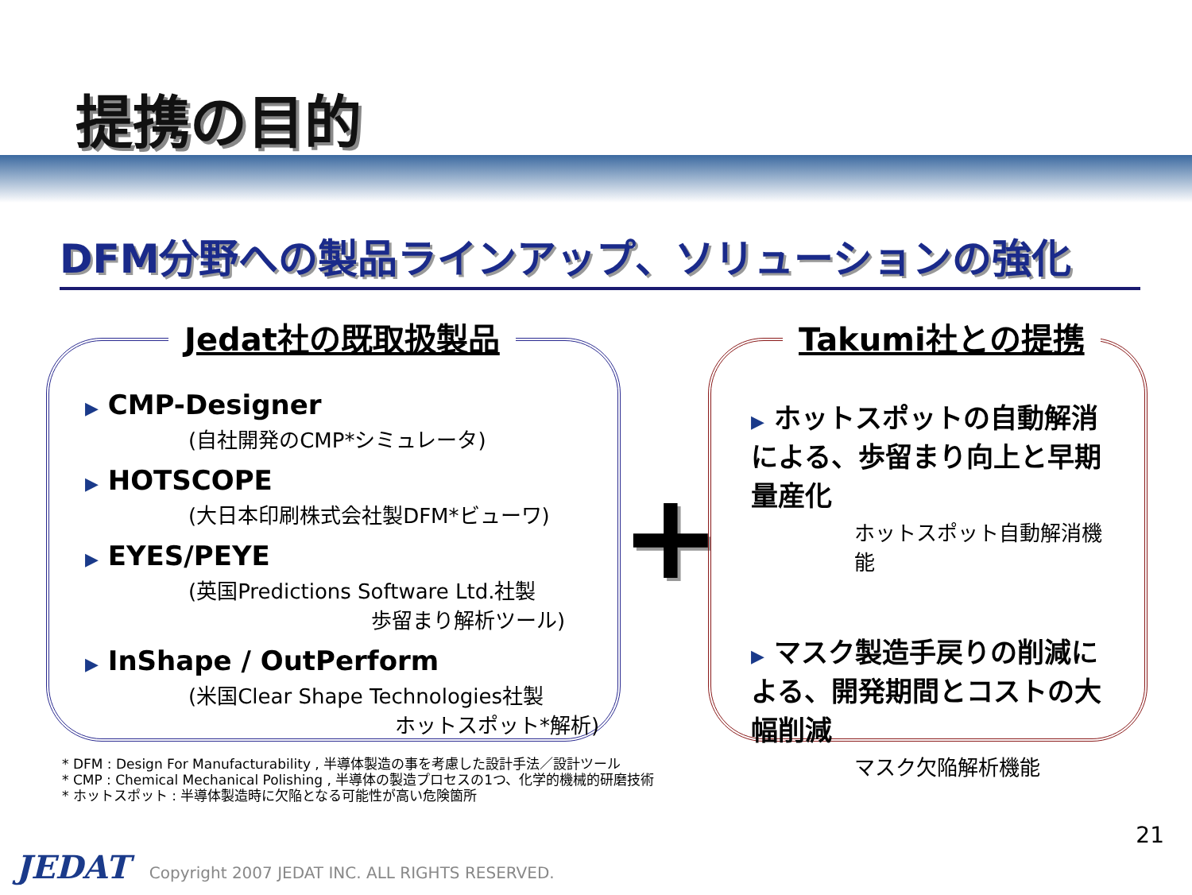提携の目的
DFM分野への製品ラインアップ、ソリューションの強化
Jedat社の既取扱製品
▶ CMP-Designer
(自社開発のCMP*シミュレータ)
▶ HOTSCOPE
(大日本印刷株式会社製DFM*ビューワ)
▶ EYES/PEYE
(英国Predictions Software Ltd.社製
歩留まり解析ツール)
▶ InShape / OutPerform
(米国Clear Shape Technologies社製
ホットスポット*解析)
+
Takumi社との提携
▶ ホットスポットの自動解消による、歩留まり向上と早期量産化
ホットスポット自動解消機能
▶ マスク製造手戻りの削減による、開発期間とコストの大幅削減
マスク欠陥解析機能
* DFM : Design For Manufacturability , 半導体製造の事を考慮した設計手法／設計ツール
* CMP : Chemical Mechanical Polishing , 半導体の製造プロセスの1つ、化学的機械的研磨技術
* ホットスポット : 半導体製造時に欠陥となる可能性が高い危険箇所
21
JEDAT Copyright 2007 JEDAT INC. ALL RIGHTS RESERVED.